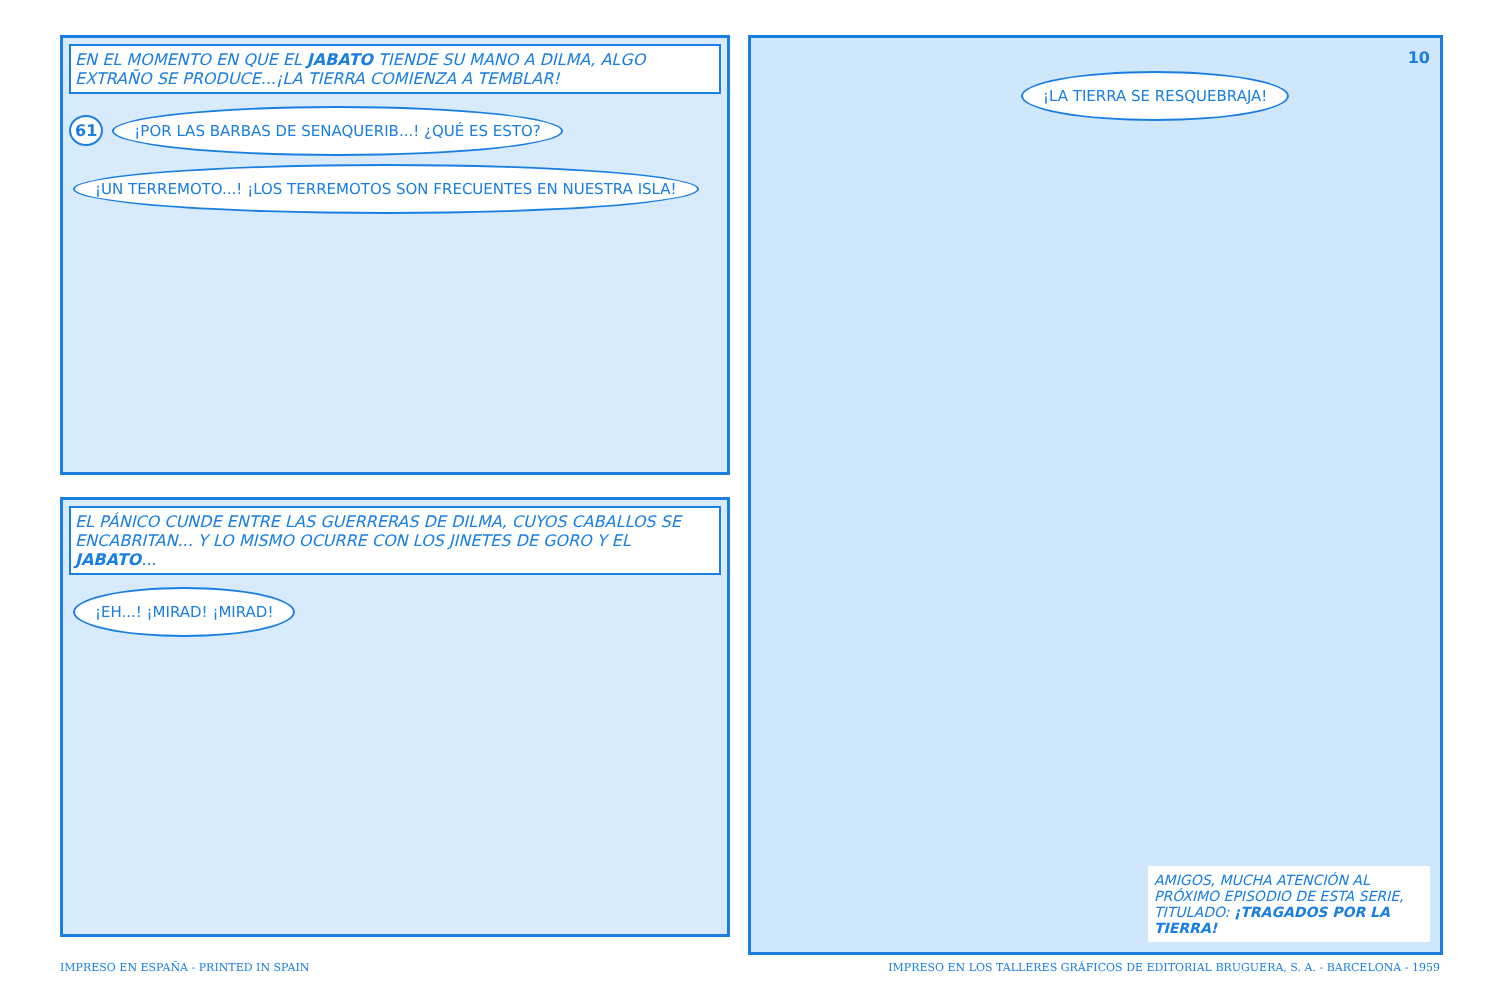EN EL MOMENTO EN QUE EL JABATO TIENDE SU MANO A DILMA, ALGO EXTRAÑO SE PRODUCE...¡LA TIERRA COMIENZA A TEMBLAR!
61 ¡POR LAS BARBAS DE SENAQUERIB...! ¿QUÉ ES ESTO? ¡UN TERREMOTO...! ¡LOS TERREMOTOS SON FRECUENTES EN NUESTRA ISLA!
EL PÁNICO CUNDE ENTRE LAS GUERRERAS DE DILMA, CUYOS CABALLOS SE ENCABRITAN... Y LO MISMO OCURRE CON LOS JINETES DE GORO Y EL JABATO...
¡EH...! ¡MIRAD! ¡MIRAD!
10
¡LA TIERRA SE RESQUEBRAJA!
AMIGOS, MUCHA ATENCIÓN AL PRÓXIMO EPISODIO DE ESTA SERIE, TITULADO: ¡TRAGADOS POR LA TIERRA!
IMPRESO EN ESPAÑA - PRINTED IN SPAIN IMPRESO EN LOS TALLERES GRÁFICOS DE EDITORIAL BRUGUERA, S. A. - BARCELONA - 1959